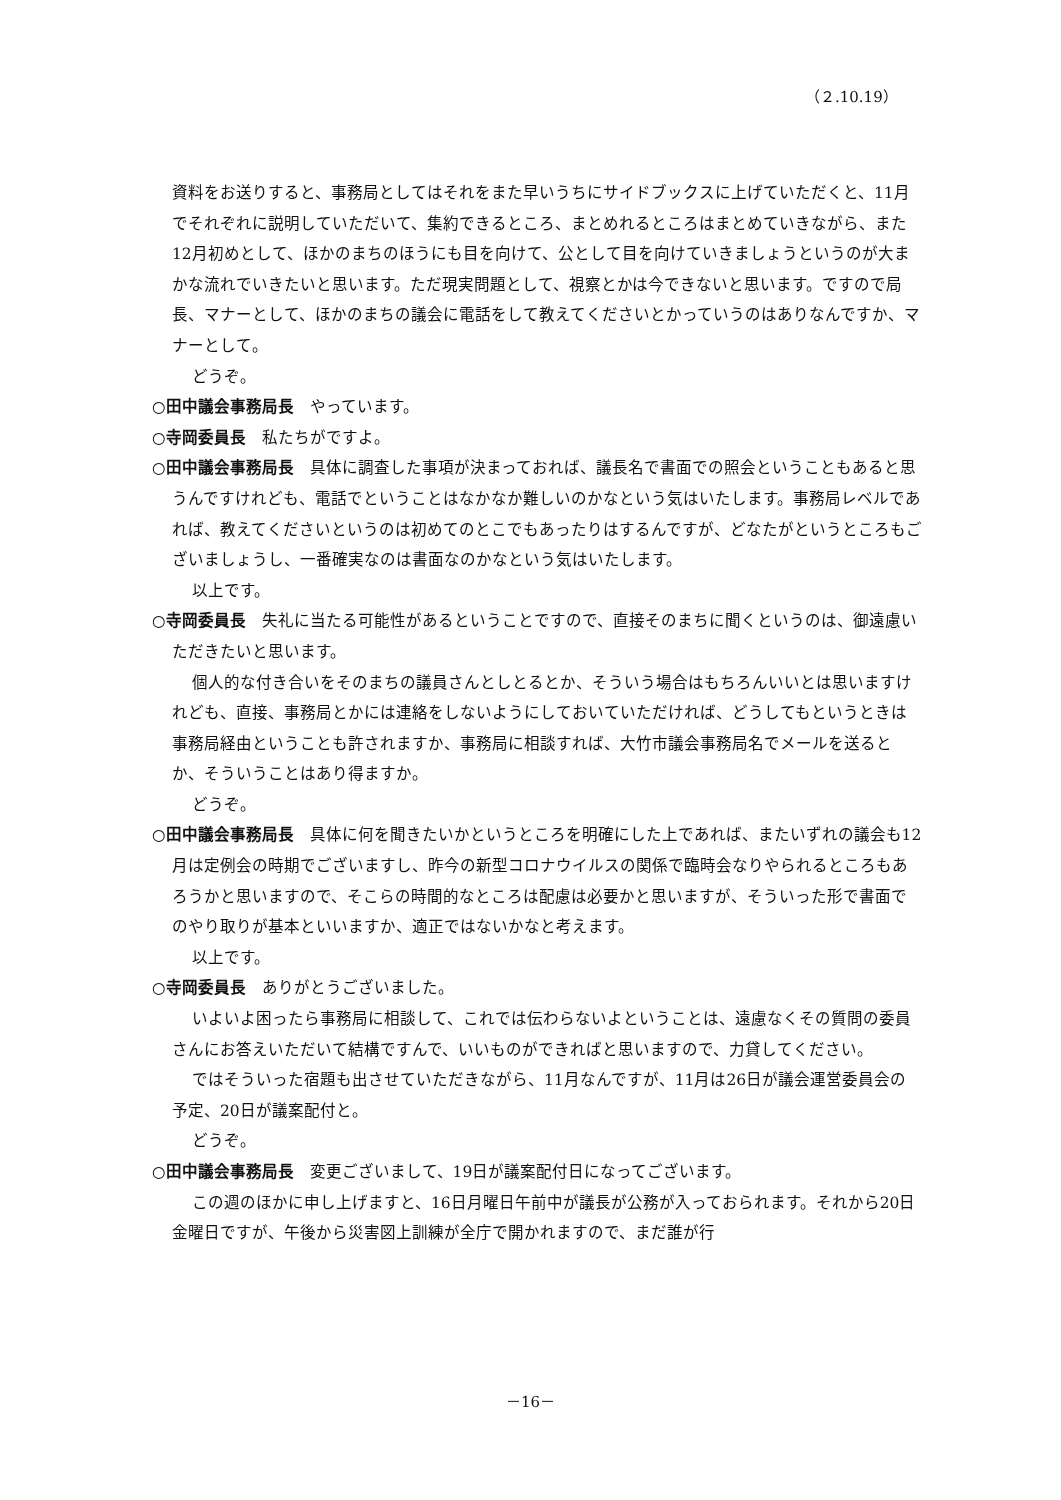（２.10.19）
資料をお送りすると、事務局としてはそれをまた早いうちにサイドブックスに上げていただくと、11月でそれぞれに説明していただいて、集約できるところ、まとめれるところはまとめていきながら、また12月初めとして、ほかのまちのほうにも目を向けて、公として目を向けていきましょうというのが大まかな流れでいきたいと思います。ただ現実問題として、視察とかは今できないと思います。ですので局長、マナーとして、ほかのまちの議会に電話をして教えてくださいとかっていうのはありなんですか、マナーとして。
どうぞ。
○田中議会事務局長　やっています。
○寺岡委員長　私たちがですよ。
○田中議会事務局長　具体に調査した事項が決まっておれば、議長名で書面での照会ということもあると思うんですけれども、電話でということはなかなか難しいのかなという気はいたします。事務局レベルであれば、教えてくださいというのは初めてのとこでもあったりはするんですが、どなたがというところもございましょうし、一番確実なのは書面なのかなという気はいたします。
以上です。
○寺岡委員長　失礼に当たる可能性があるということですので、直接そのまちに聞くというのは、御遠慮いただきたいと思います。
個人的な付き合いをそのまちの議員さんとしとるとか、そういう場合はもちろんいいとは思いますけれども、直接、事務局とかには連絡をしないようにしておいていただければ、どうしてもというときは事務局経由ということも許されますか、事務局に相談すれば、大竹市議会事務局名でメールを送るとか、そういうことはあり得ますか。
どうぞ。
○田中議会事務局長　具体に何を聞きたいかというところを明確にした上であれば、またいずれの議会も12月は定例会の時期でございますし、昨今の新型コロナウイルスの関係で臨時会なりやられるところもあろうかと思いますので、そこらの時間的なところは配慮は必要かと思いますが、そういった形で書面でのやり取りが基本といいますか、適正ではないかなと考えます。
以上です。
○寺岡委員長　ありがとうございました。
いよいよ困ったら事務局に相談して、これでは伝わらないよということは、遠慮なくその質問の委員さんにお答えいただいて結構ですんで、いいものができればと思いますので、力貸してください。
ではそういった宿題も出させていただきながら、11月なんですが、11月は26日が議会運営委員会の予定、20日が議案配付と。
どうぞ。
○田中議会事務局長　変更ございまして、19日が議案配付日になってございます。
この週のほかに申し上げますと、16日月曜日午前中が議長が公務が入っておられます。それから20日金曜日ですが、午後から災害図上訓練が全庁で開かれますので、まだ誰が行
－16－